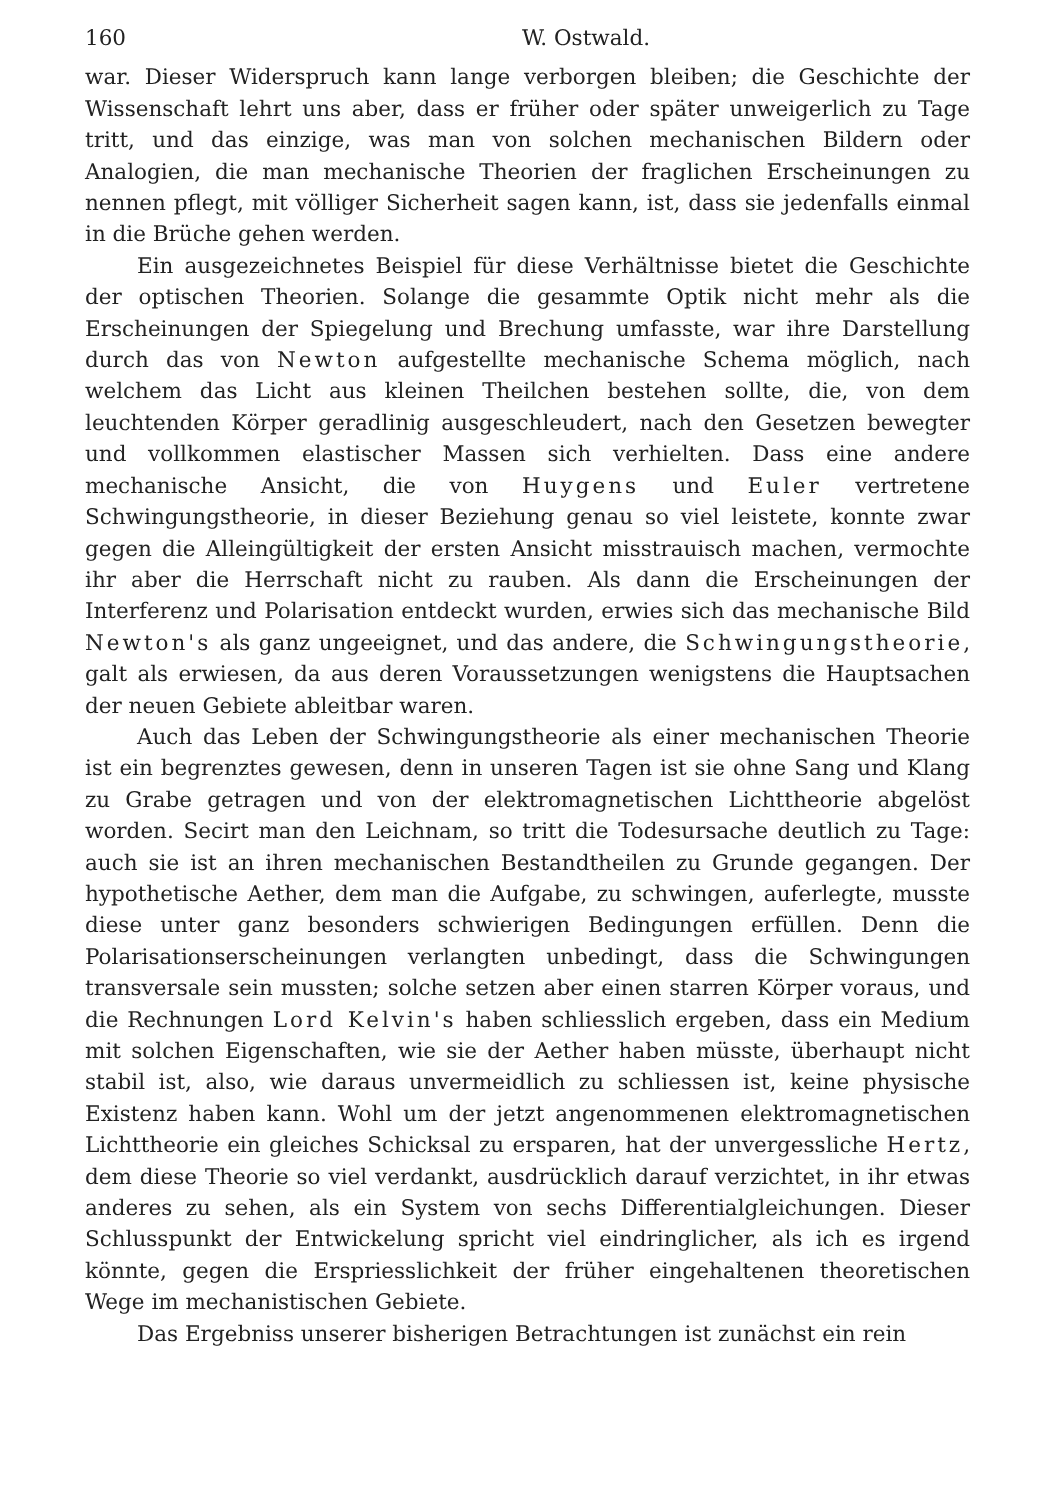160 W. Ostwald.
war. Dieser Widerspruch kann lange verborgen bleiben; die Geschichte der Wissenschaft lehrt uns aber, dass er früher oder später unweigerlich zu Tage tritt, und das einzige, was man von solchen mechanischen Bildern oder Analogien, die man mechanische Theorien der fraglichen Erscheinungen zu nennen pflegt, mit völliger Sicherheit sagen kann, ist, dass sie jedenfalls einmal in die Brüche gehen werden.
Ein ausgezeichnetes Beispiel für diese Verhältnisse bietet die Geschichte der optischen Theorien. Solange die gesammte Optik nicht mehr als die Erscheinungen der Spiegelung und Brechung umfasste, war ihre Darstellung durch das von Newton aufgestellte mechanische Schema möglich, nach welchem das Licht aus kleinen Theilchen bestehen sollte, die, von dem leuchtenden Körper geradlinig ausgeschleudert, nach den Gesetzen bewegter und vollkommen elastischer Massen sich verhielten. Dass eine andere mechanische Ansicht, die von Huygens und Euler vertretene Schwingungstheorie, in dieser Beziehung genau so viel leistete, konnte zwar gegen die Alleingültigkeit der ersten Ansicht misstrauisch machen, vermochte ihr aber die Herrschaft nicht zu rauben. Als dann die Erscheinungen der Interferenz und Polarisation entdeckt wurden, erwies sich das mechanische Bild Newton's als ganz ungeeignet, und das andere, die Schwingungstheorie, galt als erwiesen, da aus deren Voraussetzungen wenigstens die Hauptsachen der neuen Gebiete ableitbar waren.
Auch das Leben der Schwingungstheorie als einer mechanischen Theorie ist ein begrenztes gewesen, denn in unseren Tagen ist sie ohne Sang und Klang zu Grabe getragen und von der elektromagnetischen Lichttheorie abgelöst worden. Secirt man den Leichnam, so tritt die Todesursache deutlich zu Tage: auch sie ist an ihren mechanischen Bestandtheilen zu Grunde gegangen. Der hypothetische Aether, dem man die Aufgabe, zu schwingen, auferlegte, musste diese unter ganz besonders schwierigen Bedingungen erfüllen. Denn die Polarisationserscheinungen verlangten unbedingt, dass die Schwingungen transversale sein mussten; solche setzen aber einen starren Körper voraus, und die Rechnungen Lord Kelvin's haben schliesslich ergeben, dass ein Medium mit solchen Eigenschaften, wie sie der Aether haben müsste, überhaupt nicht stabil ist, also, wie daraus unvermeidlich zu schliessen ist, keine physische Existenz haben kann. Wohl um der jetzt angenommenen elektromagnetischen Lichttheorie ein gleiches Schicksal zu ersparen, hat der unvergessliche Hertz, dem diese Theorie so viel verdankt, ausdrücklich darauf verzichtet, in ihr etwas anderes zu sehen, als ein System von sechs Differentialgleichungen. Dieser Schlusspunkt der Entwickelung spricht viel eindringlicher, als ich es irgend könnte, gegen die Erspriesslichkeit der früher eingehaltenen theoretischen Wege im mechanistischen Gebiete.
Das Ergebniss unserer bisherigen Betrachtungen ist zunächst ein rein